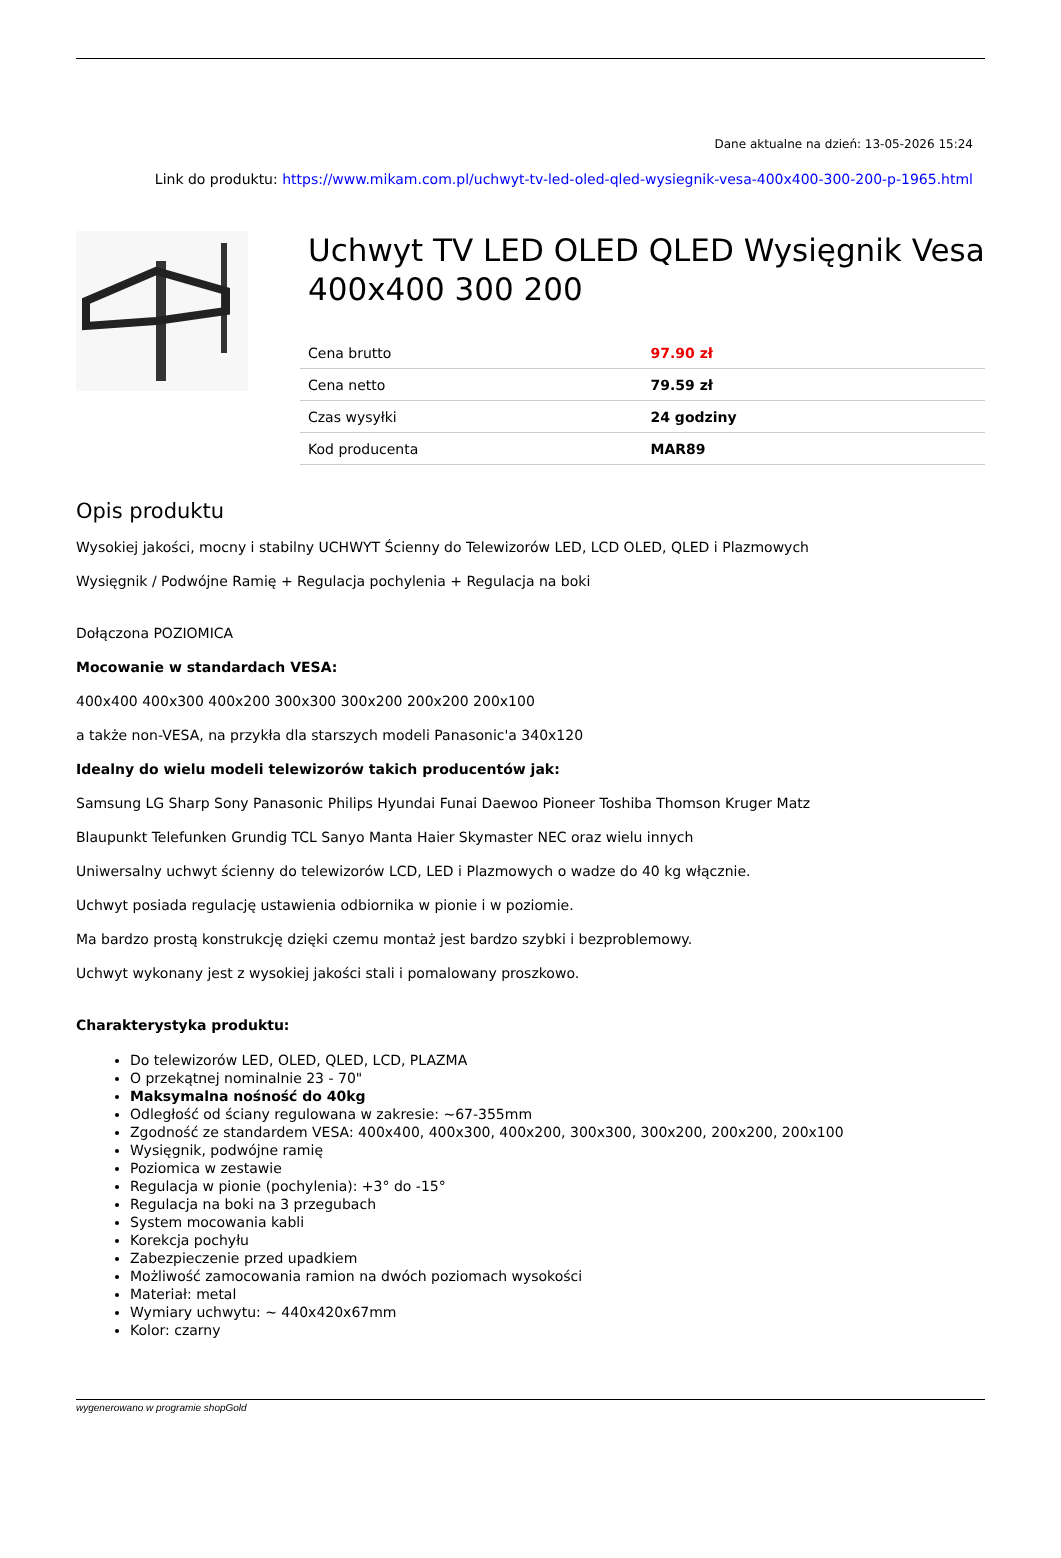Dane aktualne na dzień: 13-05-2026 15:24
Link do produktu: https://www.mikam.com.pl/uchwyt-tv-led-oled-qled-wysiegnik-vesa-400x400-300-200-p-1965.html
Uchwyt TV LED OLED QLED Wysięgnik Vesa 400x400 300 200
| Cena brutto | 97.90 zł |
| Cena netto | 79.59 zł |
| Czas wysyłki | 24 godziny |
| Kod producenta | MAR89 |
Opis produktu
Wysokiej jakości, mocny i stabilny UCHWYT Ścienny do Telewizorów LED, LCD OLED, QLED i Plazmowych
Wysięgnik / Podwójne Ramię + Regulacja pochylenia + Regulacja na boki
Dołączona POZIOMICA
Mocowanie w standardach VESA:
400x400 400x300 400x200 300x300 300x200 200x200 200x100
a także non-VESA, na przykła dla starszych modeli Panasonic'a 340x120
Idealny do wielu modeli telewizorów takich producentów jak:
Samsung LG Sharp Sony Panasonic Philips Hyundai Funai Daewoo Pioneer Toshiba Thomson Kruger Matz
Blaupunkt Telefunken Grundig TCL Sanyo Manta Haier Skymaster NEC oraz wielu innych
Uniwersalny uchwyt ścienny do telewizorów LCD, LED i Plazmowych o wadze do 40 kg włącznie.
Uchwyt posiada regulację ustawienia odbiornika w pionie i w poziomie.
Ma bardzo prostą konstrukcję dzięki czemu montaż jest bardzo szybki i bezproblemowy.
Uchwyt wykonany jest z wysokiej jakości stali i pomalowany proszkowo.
Charakterystyka produktu:
Do telewizorów LED, OLED, QLED, LCD, PLAZMA
O przekątnej nominalnie 23 - 70"
Maksymalna nośność do 40kg
Odległość od ściany regulowana w zakresie: ~67-355mm
Zgodność ze standardem VESA: 400x400, 400x300, 400x200, 300x300, 300x200, 200x200, 200x100
Wysięgnik, podwójne ramię
Poziomica w zestawie
Regulacja w pionie (pochylenia): +3° do -15°
Regulacja na boki na 3 przegubach
System mocowania kabli
Korekcja pochyłu
Zabezpieczenie przed upadkiem
Możliwość zamocowania ramion na dwóch poziomach wysokości
Materiał: metal
Wymiary uchwytu: ~ 440x420x67mm
Kolor: czarny
wygenerowano w programie shopGold